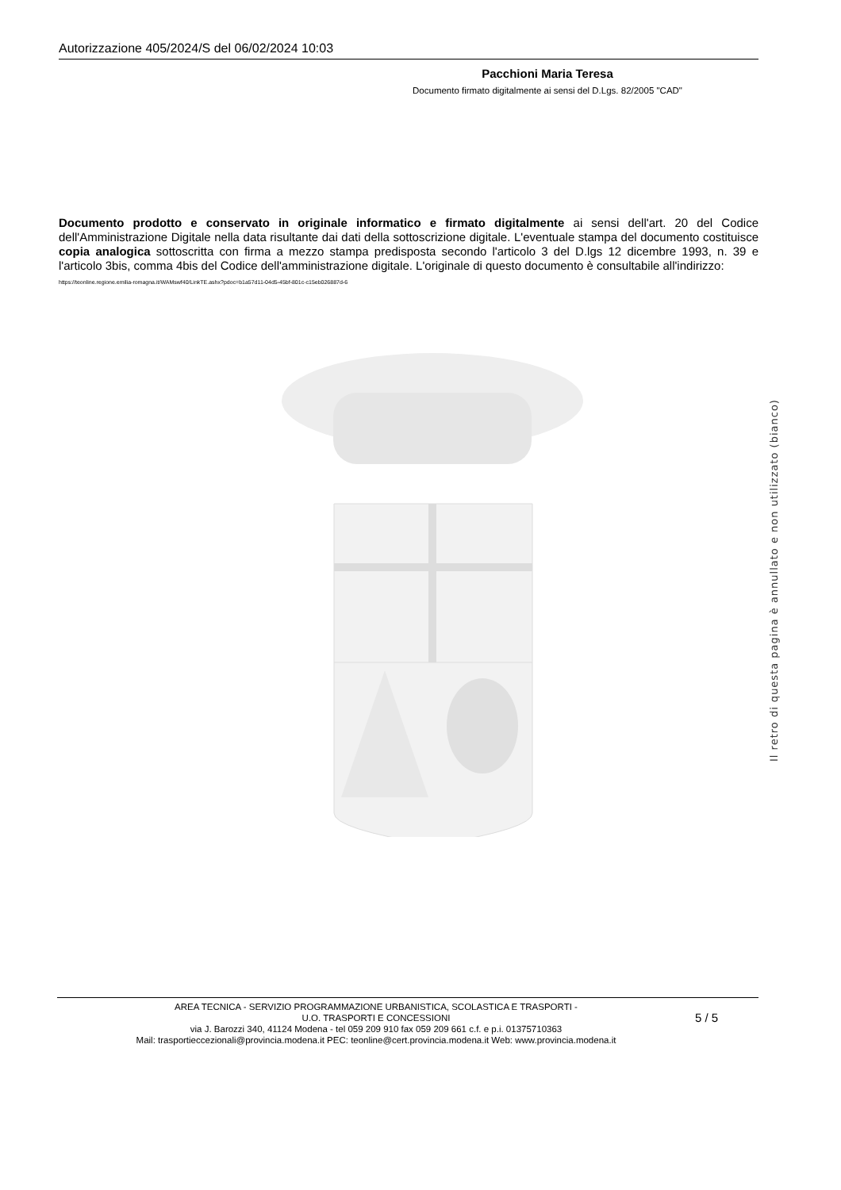Autorizzazione 405/2024/S del 06/02/2024 10:03
Pacchioni Maria Teresa
Documento firmato digitalmente ai sensi del D.Lgs. 82/2005 "CAD"
Documento prodotto e conservato in originale informatico e firmato digitalmente ai sensi dell'art. 20 del Codice dell'Amministrazione Digitale nella data risultante dai dati della sottoscrizione digitale. L'eventuale stampa del documento costituisce copia analogica sottoscritta con firma a mezzo stampa predisposta secondo l'articolo 3 del D.lgs 12 dicembre 1993, n. 39 e l'articolo 3bis, comma 4bis del Codice dell'amministrazione digitale. L'originale di questo documento è consultabile all'indirizzo:
https://teonline.regione.emilia-romagna.it/WAMswf40/LinkTE.ashx?pdoc=b1a57d11-04d5-45bf-801c-c15eb026887d-6
Il retro di questa pagina è annullato e non utilizzato (bianco)
AREA TECNICA - SERVIZIO PROGRAMMAZIONE URBANISTICA, SCOLASTICA E TRASPORTI -
U.O. TRASPORTI E CONCESSIONI
via J. Barozzi 340, 41124 Modena - tel 059 209 910 fax 059 209 661 c.f. e p.i. 01375710363
Mail: trasportieccezionali@provincia.modena.it PEC: teonline@cert.provincia.modena.it Web: www.provincia.modena.it
5 / 5